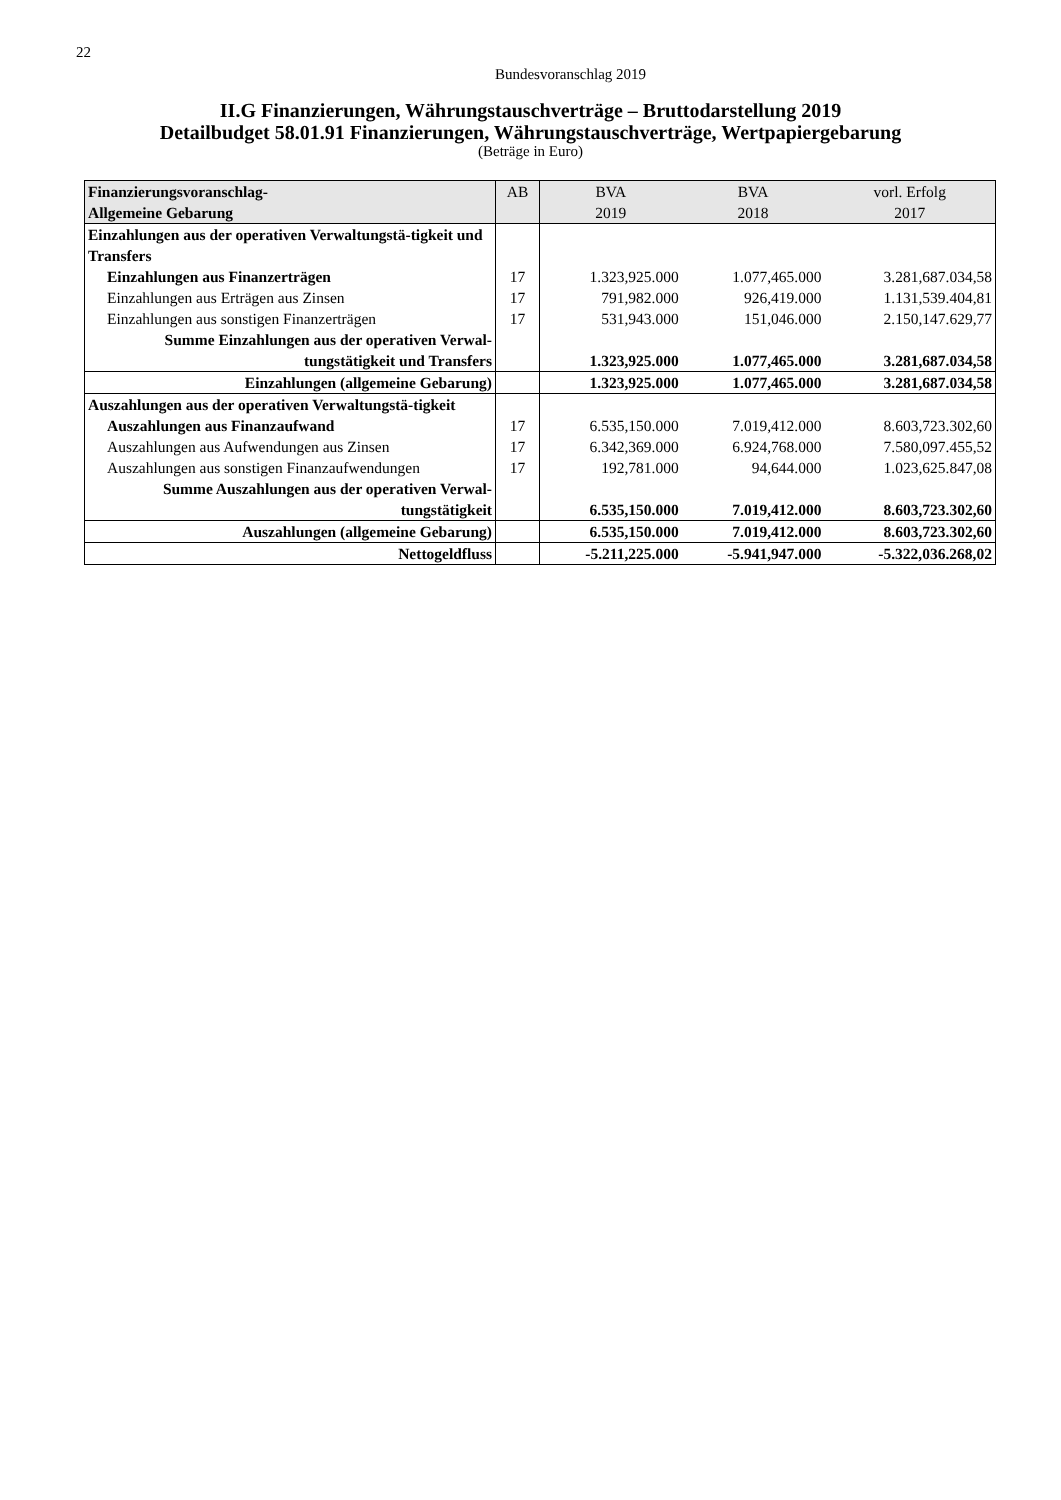22
Bundesvoranschlag 2019
II.G Finanzierungen, Währungstauschverträge – Bruttodarstellung 2019
Detailbudget 58.01.91 Finanzierungen, Währungstauschverträge, Wertpapiergebarung
(Beträge in Euro)
| Finanzierungsvoranschlag- Allgemeine Gebarung | AB | BVA 2019 | BVA 2018 | vorl. Erfolg 2017 |
| --- | --- | --- | --- | --- |
| Einzahlungen aus der operativen Verwaltungstä-tigkeit und Transfers | | | | |
| Einzahlungen aus Finanzerträgen | 17 | 1.323,925.000 | 1.077,465.000 | 3.281,687.034,58 |
| Einzahlungen aus Erträgen aus Zinsen | 17 | 791,982.000 | 926,419.000 | 1.131,539.404,81 |
| Einzahlungen aus sonstigen Finanzerträgen | 17 | 531,943.000 | 151,046.000 | 2.150,147.629,77 |
| Summe Einzahlungen aus der operativen Verwal- tungstätigkeit und Transfers | | 1.323,925.000 | 1.077,465.000 | 3.281,687.034,58 |
| Einzahlungen (allgemeine Gebarung) | | 1.323,925.000 | 1.077,465.000 | 3.281,687.034,58 |
| Auszahlungen aus der operativen Verwaltungstä-tigkeit | | | | |
| Auszahlungen aus Finanzaufwand | 17 | 6.535,150.000 | 7.019,412.000 | 8.603,723.302,60 |
| Auszahlungen aus Aufwendungen aus Zinsen | 17 | 6.342,369.000 | 6.924,768.000 | 7.580,097.455,52 |
| Auszahlungen aus sonstigen Finanzaufwendungen | 17 | 192,781.000 | 94,644.000 | 1.023,625.847,08 |
| Summe Auszahlungen aus der operativen Verwal- tungstätigkeit | | 6.535,150.000 | 7.019,412.000 | 8.603,723.302,60 |
| Auszahlungen (allgemeine Gebarung) | | 6.535,150.000 | 7.019,412.000 | 8.603,723.302,60 |
| Nettogeldfluss | | -5.211,225.000 | -5.941,947.000 | -5.322,036.268,02 |